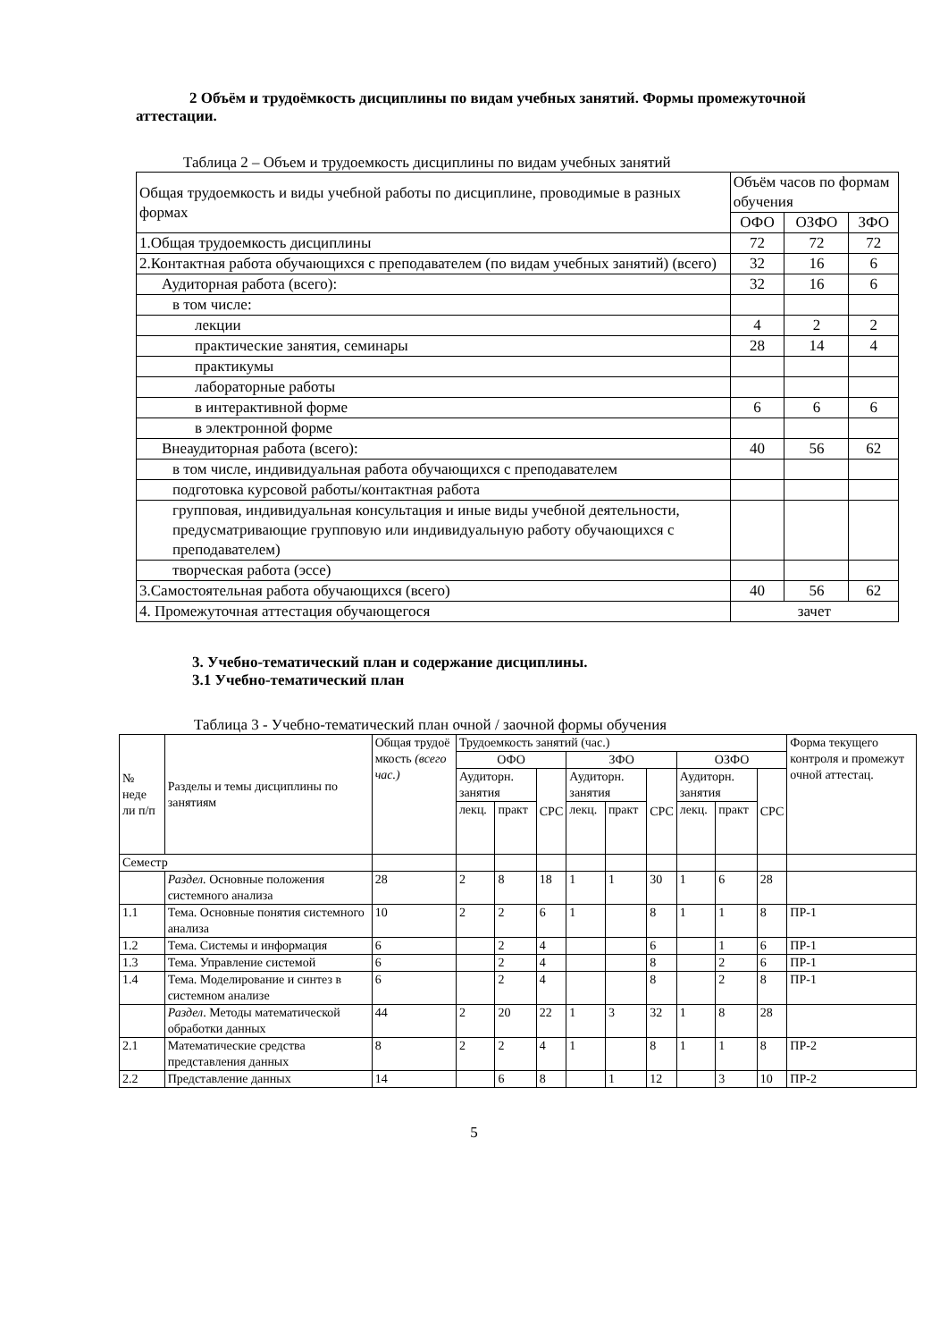2 Объём и трудоёмкость дисциплины по видам учебных занятий. Формы промежуточной аттестации.
Таблица 2 – Объем и трудоемкость дисциплины по видам учебных занятий
| Общая трудоемкость и виды учебной работы по дисциплине, проводимые в разных формах | Объём часов по формам обучения | | |
| | ОФО | ОЗФО | ЗФО |
| 1.Общая трудоемкость дисциплины | 72 | 72 | 72 |
| 2.Контактная работа обучающихся с преподавателем (по видам учебных занятий) (всего) | 32 | 16 | 6 |
| Аудиторная работа (всего): | 32 | 16 | 6 |
| в том числе: | | | |
| лекции | 4 | 2 | 2 |
| практические занятия, семинары | 28 | 14 | 4 |
| практикумы | | | |
| лабораторные работы | | | |
| в интерактивной форме | 6 | 6 | 6 |
| в электронной форме | | | |
| Внеаудиторная работа (всего): | 40 | 56 | 62 |
| в том числе, индивидуальная работа обучающихся с преподавателем | | | |
| подготовка курсовой работы/контактная работа | | | |
| групповая, индивидуальная консультация и иные виды учебной деятельности, предусматривающие групповую или индивидуальную работу обучающихся с преподавателем) | | | |
| творческая работа (эссе) | | | |
| 3.Самостоятельная работа обучающихся (всего) | 40 | 56 | 62 |
| 4. Промежуточная аттестация обучающегося | зачет | | |
3. Учебно-тематический план и содержание дисциплины.
3.1 Учебно-тематический план
Таблица 3 - Учебно-тематический план очной / заочной формы обучения
| № неде ли п/п | Разделы и темы дисциплины по занятиям | Общая трудоё мкость (всего час.) | Трудоемкость занятий (час.) | | | | | | | | | Форма текущего контроля и промежут очной аттестац. |
| | | | ОФО | | | ЗФО | | | ОЗФО | | | |
| | | | Аудиторн. занятия | | СРС | Аудиторн. занятия | | СРС | Аудиторн. занятия | | СРС | |
| | | | лекц. | практ | | лекц. | практ | | лекц. | практ | | |
| Семестр | | | | | | | | | | | | |
| | Раздел. Основные положения системного анализа | 28 | 2 | 8 | 18 | 1 | 1 | 30 | 1 | 6 | 28 | |
| 1.1 | Тема. Основные понятия системного анализа | 10 | 2 | 2 | 6 | 1 | | 8 | 1 | 1 | 8 | ПР-1 |
| 1.2 | Тема. Системы и информация | 6 | | 2 | 4 | | | 6 | | 1 | 6 | ПР-1 |
| 1.3 | Тема. Управление системой | 6 | | 2 | 4 | | | 8 | | 2 | 6 | ПР-1 |
| 1.4 | Тема. Моделирование и синтез в системном анализе | 6 | | 2 | 4 | | | 8 | | 2 | 8 | ПР-1 |
| | Раздел . Методы математической обработки данных | 44 | 2 | 20 | 22 | 1 | 3 | 32 | 1 | 8 | 28 | |
| 2.1 | Математические средства представления данных | 8 | 2 | 2 | 4 | 1 | | 8 | 1 | 1 | 8 | ПР-2 |
| 2.2 | Представление данных | 14 | | 6 | 8 | | 1 | 12 | | 3 | 10 | ПР-2 |
5